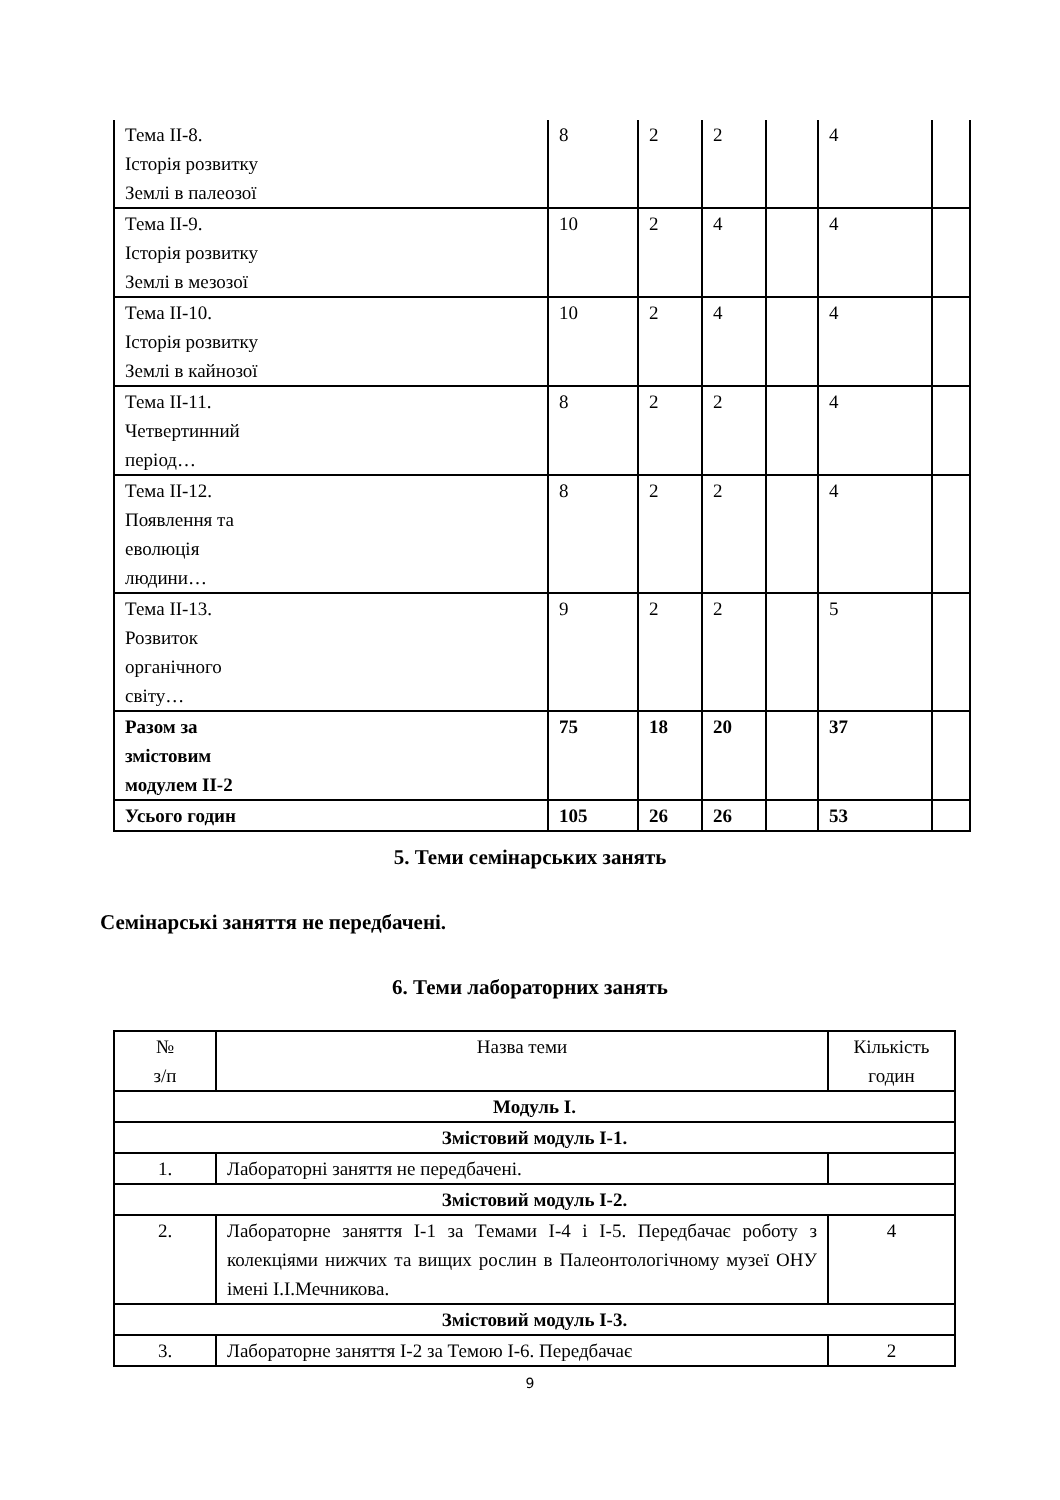| Тема ІІ-8. Історія розвитку Землі в палеозої | 8 | 2 | 2 | | 4 | |
| Тема ІІ-9. Історія розвитку Землі в мезозої | 10 | 2 | 4 | | 4 | |
| Тема ІІ-10. Історія розвитку Землі в кайнозої | 10 | 2 | 4 | | 4 | |
| Тема ІІ-11. Четвертинний період… | 8 | 2 | 2 | | 4 | |
| Тема ІІ-12. Появлення та еволюція людини… | 8 | 2 | 2 | | 4 | |
| Тема ІІ-13. Розвиток органічного світу… | 9 | 2 | 2 | | 5 | |
| Разом за змістовим модулем ІІ-2 | 75 | 18 | 20 | | 37 | |
| Усього годин | 105 | 26 | 26 | | 53 | |
5. Теми семінарських занять
Семінарські заняття не передбачені.
6. Теми лабораторних занять
| № з/п | Назва теми | Кількість годин |
| Модуль І. | | |
| Змістовий модуль І-1. | | |
| 1. | Лабораторні заняття не передбачені. | |
| Змістовий модуль І-2. | | |
| 2. | Лабораторне заняття І-1 за Темами І-4 і І-5. Передбачає роботу з колекціями нижчих та вищих рослин в Палеонтологічному музеї ОНУ імені І.І.Мечникова. | 4 |
| Змістовий модуль І-3. | | |
| 3. | Лабораторне заняття І-2 за Темою І-6. Передбачає | 2 |
9